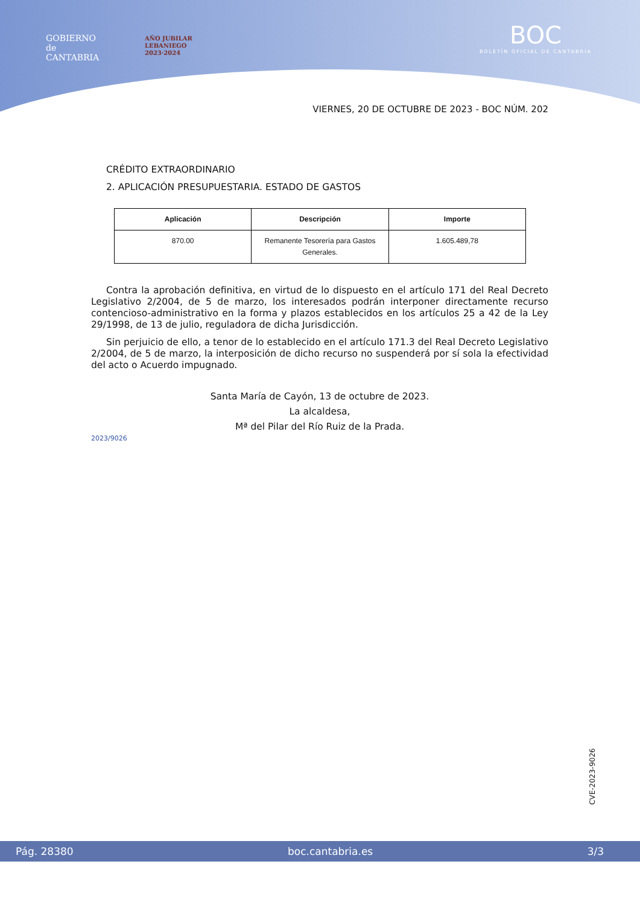GOBIERNO
de
CANTABRIA
AÑO JUBILAR
LEBANIEGO
2023·2024
BOC
BOLETÍN OFICIAL DE CANTABRIA
VIERNES, 20 DE OCTUBRE DE 2023 - BOC NÚM. 202
CRÉDITO EXTRAORDINARIO
2. APLICACIÓN PRESUPUESTARIA. ESTADO DE GASTOS
| Aplicación | Descripción | Importe |
| --- | --- | --- |
| 870.00 | Remanente Tesorería para Gastos Generales. | 1.605.489,78 |
Contra la aprobación definitiva, en virtud de lo dispuesto en el artículo 171 del Real Decreto Legislativo 2/2004, de 5 de marzo, los interesados podrán interponer directamente recurso contencioso-administrativo en la forma y plazos establecidos en los artículos 25 a 42 de la Ley 29/1998, de 13 de julio, reguladora de dicha Jurisdicción.
Sin perjuicio de ello, a tenor de lo establecido en el artículo 171.3 del Real Decreto Legislativo 2/2004, de 5 de marzo, la interposición de dicho recurso no suspenderá por sí sola la efectividad del acto o Acuerdo impugnado.
Santa María de Cayón, 13 de octubre de 2023.
La alcaldesa,
Mª del Pilar del Río Ruiz de la Prada.
2023/9026
CVE-2023-9026
Pág. 28380 boc.cantabria.es 3/3